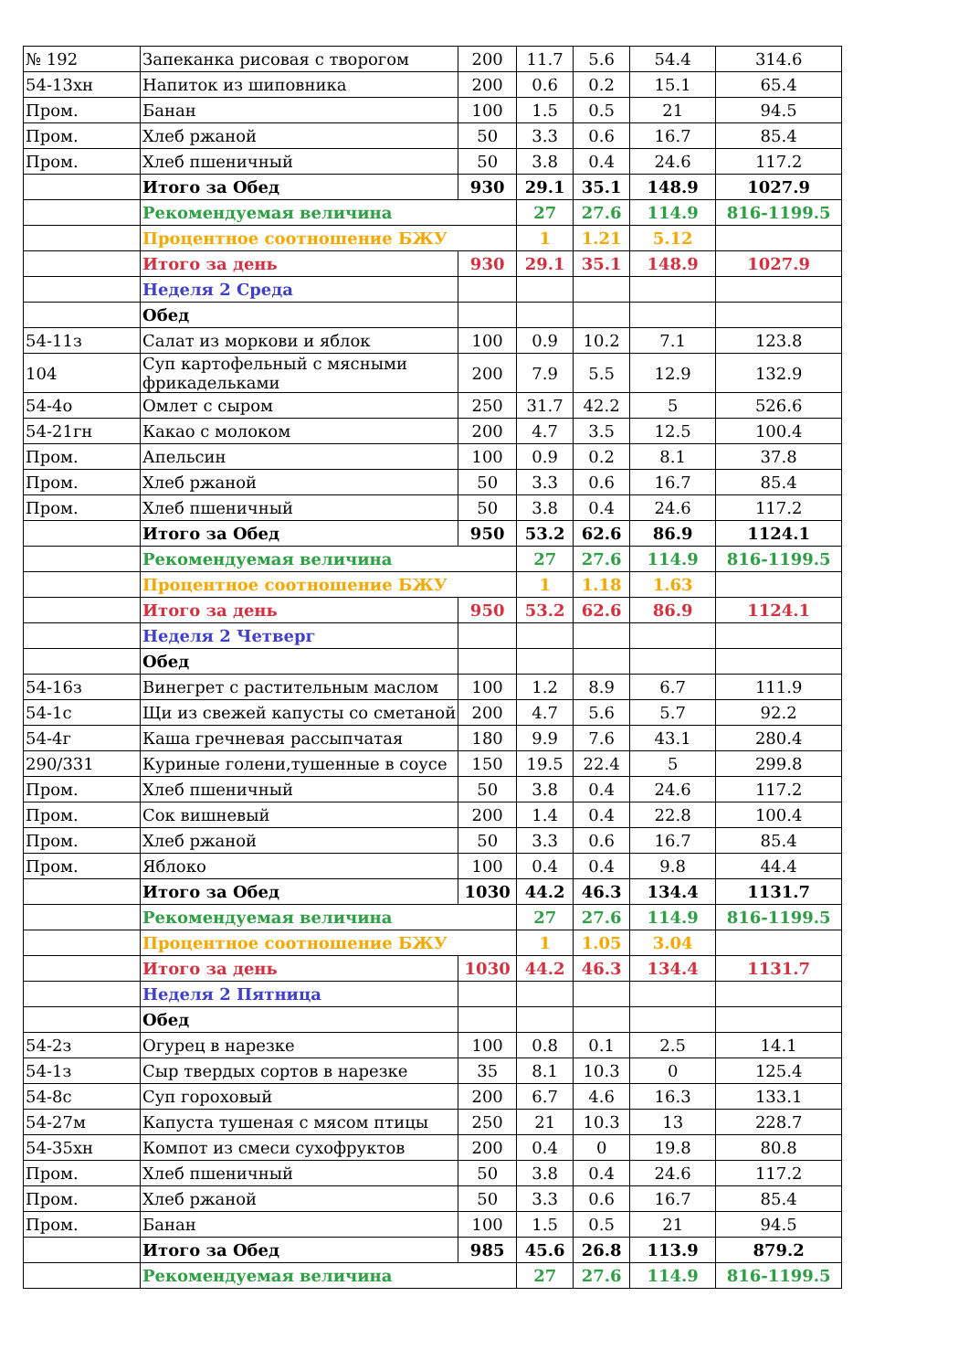| № 192 | Запеканка рисовая с творогом | 200 | 11.7 | 5.6 | 54.4 | 314.6 |
| 54-13хн | Напиток из шиповника | 200 | 0.6 | 0.2 | 15.1 | 65.4 |
| Пром. | Банан | 100 | 1.5 | 0.5 | 21 | 94.5 |
| Пром. | Хлеб ржаной | 50 | 3.3 | 0.6 | 16.7 | 85.4 |
| Пром. | Хлеб пшеничный | 50 | 3.8 | 0.4 | 24.6 | 117.2 |
| | Итого за Обед | 930 | 29.1 | 35.1 | 148.9 | 1027.9 |
| | Рекомендуемая величина | | 27 | 27.6 | 114.9 | 816-1199.5 |
| | Процентное соотношение БЖУ | | 1 | 1.21 | 5.12 | |
| | Итого за день | 930 | 29.1 | 35.1 | 148.9 | 1027.9 |
| | Неделя 2 Среда | | | | | |
| | Обед | | | | | |
| 54-11з | Салат из моркови и яблок | 100 | 0.9 | 10.2 | 7.1 | 123.8 |
| 104 | Суп картофельный с мясными фрикадельками | 200 | 7.9 | 5.5 | 12.9 | 132.9 |
| 54-4о | Омлет с сыром | 250 | 31.7 | 42.2 | 5 | 526.6 |
| 54-21гн | Какао с молоком | 200 | 4.7 | 3.5 | 12.5 | 100.4 |
| Пром. | Апельсин | 100 | 0.9 | 0.2 | 8.1 | 37.8 |
| Пром. | Хлеб ржаной | 50 | 3.3 | 0.6 | 16.7 | 85.4 |
| Пром. | Хлеб пшеничный | 50 | 3.8 | 0.4 | 24.6 | 117.2 |
| | Итого за Обед | 950 | 53.2 | 62.6 | 86.9 | 1124.1 |
| | Рекомендуемая величина | | 27 | 27.6 | 114.9 | 816-1199.5 |
| | Процентное соотношение БЖУ | | 1 | 1.18 | 1.63 | |
| | Итого за день | 950 | 53.2 | 62.6 | 86.9 | 1124.1 |
| | Неделя 2 Четверг | | | | | |
| | Обед | | | | | |
| 54-16з | Винегрет с растительным маслом | 100 | 1.2 | 8.9 | 6.7 | 111.9 |
| 54-1с | Щи из свежей капусты со сметаной | 200 | 4.7 | 5.6 | 5.7 | 92.2 |
| 54-4г | Каша гречневая рассыпчатая | 180 | 9.9 | 7.6 | 43.1 | 280.4 |
| 290/331 | Куриные голени,тушенные в соусе | 150 | 19.5 | 22.4 | 5 | 299.8 |
| Пром. | Хлеб пшеничный | 50 | 3.8 | 0.4 | 24.6 | 117.2 |
| Пром. | Сок вишневый | 200 | 1.4 | 0.4 | 22.8 | 100.4 |
| Пром. | Хлеб ржаной | 50 | 3.3 | 0.6 | 16.7 | 85.4 |
| Пром. | Яблоко | 100 | 0.4 | 0.4 | 9.8 | 44.4 |
| | Итого за Обед | 1030 | 44.2 | 46.3 | 134.4 | 1131.7 |
| | Рекомендуемая величина | | 27 | 27.6 | 114.9 | 816-1199.5 |
| | Процентное соотношение БЖУ | | 1 | 1.05 | 3.04 | |
| | Итого за день | 1030 | 44.2 | 46.3 | 134.4 | 1131.7 |
| | Неделя 2 Пятница | | | | | |
| | Обед | | | | | |
| 54-2з | Огурец в нарезке | 100 | 0.8 | 0.1 | 2.5 | 14.1 |
| 54-1з | Сыр твердых сортов в нарезке | 35 | 8.1 | 10.3 | 0 | 125.4 |
| 54-8с | Суп гороховый | 200 | 6.7 | 4.6 | 16.3 | 133.1 |
| 54-27м | Капуста тушеная с мясом птицы | 250 | 21 | 10.3 | 13 | 228.7 |
| 54-35хн | Компот из смеси сухофруктов | 200 | 0.4 | 0 | 19.8 | 80.8 |
| Пром. | Хлеб пшеничный | 50 | 3.8 | 0.4 | 24.6 | 117.2 |
| Пром. | Хлеб ржаной | 50 | 3.3 | 0.6 | 16.7 | 85.4 |
| Пром. | Банан | 100 | 1.5 | 0.5 | 21 | 94.5 |
| | Итого за Обед | 985 | 45.6 | 26.8 | 113.9 | 879.2 |
| | Рекомендуемая величина | | 27 | 27.6 | 114.9 | 816-1199.5 |